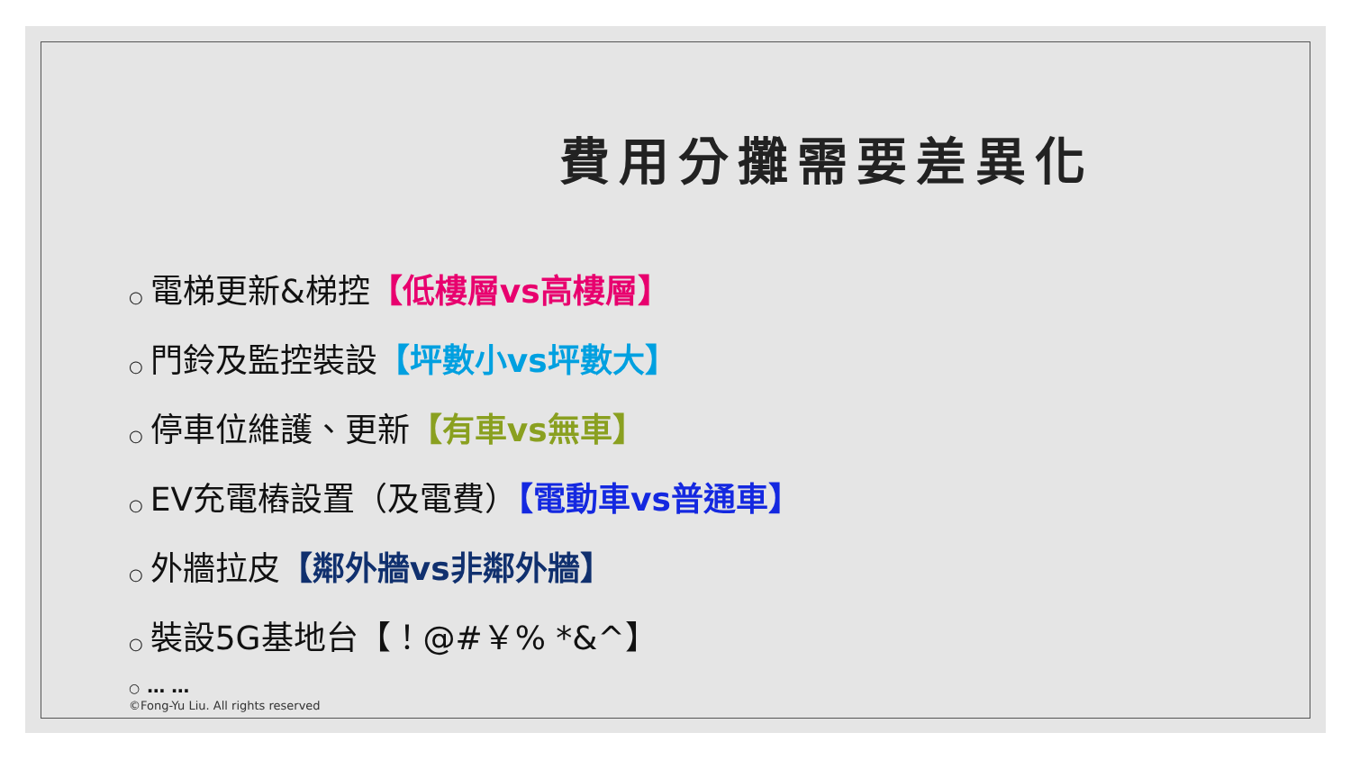費用分攤需要差異化
○ 電梯更新&梯控【低樓層vs高樓層】
○ 門鈴及監控裝設【坪數小vs坪數大】
○ 停車位維護、更新【有車vs無車】
○ EV充電樁設置（及電費）【電動車vs普通車】
○ 外牆拉皮【鄰外牆vs非鄰外牆】
○ 裝設5G基地台【！@#￥% *&^】
○ … …
©Fong-Yu Liu. All rights reserved